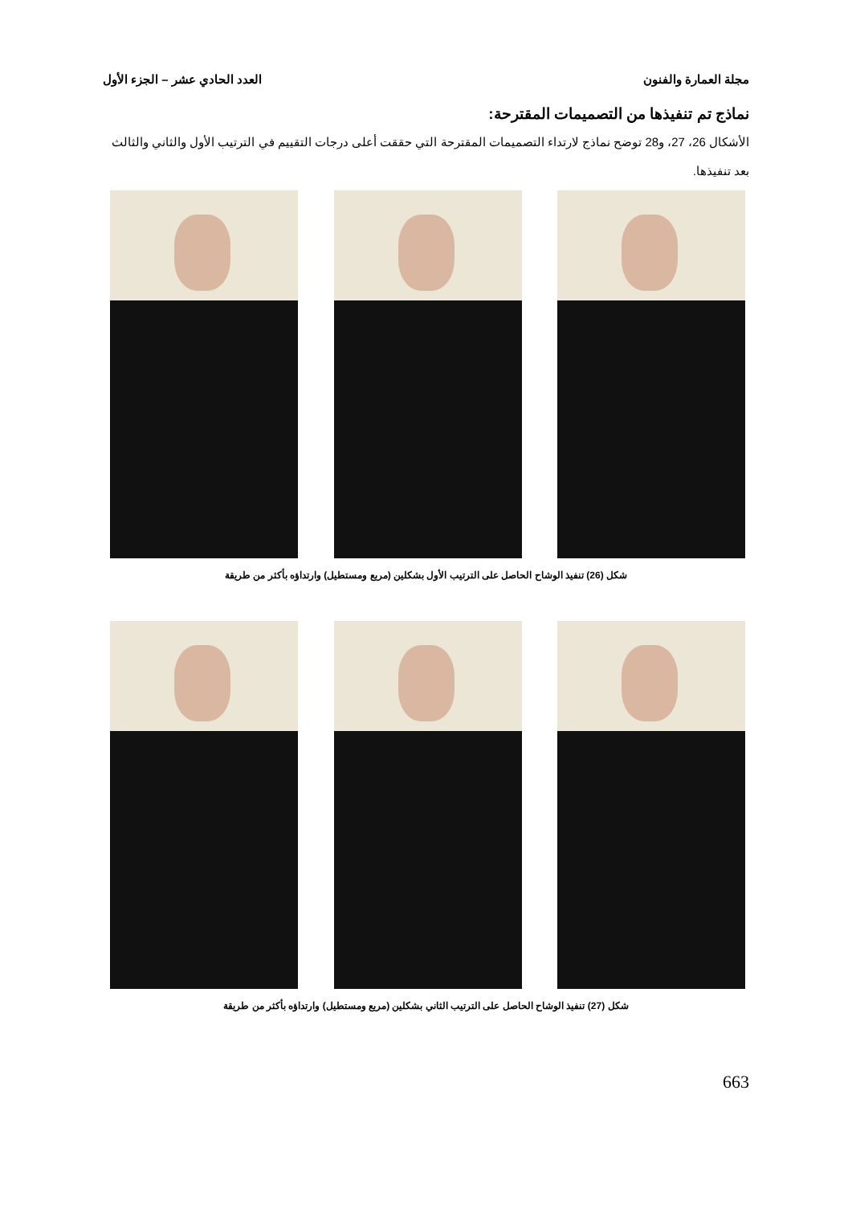مجلة العمارة والفنون العدد الحادي عشر – الجزء الأول
نماذج تم تنفيذها من التصميمات المقترحة:
الأشكال 26، 27، و28 توضح نماذج لارتداء التصميمات المقترحة التي حققت أعلى درجات التقييم في الترتيب الأول والثاني والثالث بعد تنفيذها.
شكل (26) تنفيذ الوشاح الحاصل على الترتيب الأول بشكلين (مربع ومستطيل) وارتداؤه بأكثر من طريقة
شكل (27) تنفيذ الوشاح الحاصل على الترتيب الثاني بشكلين (مربع ومستطيل) وارتداؤه بأكثر من طريقة
663